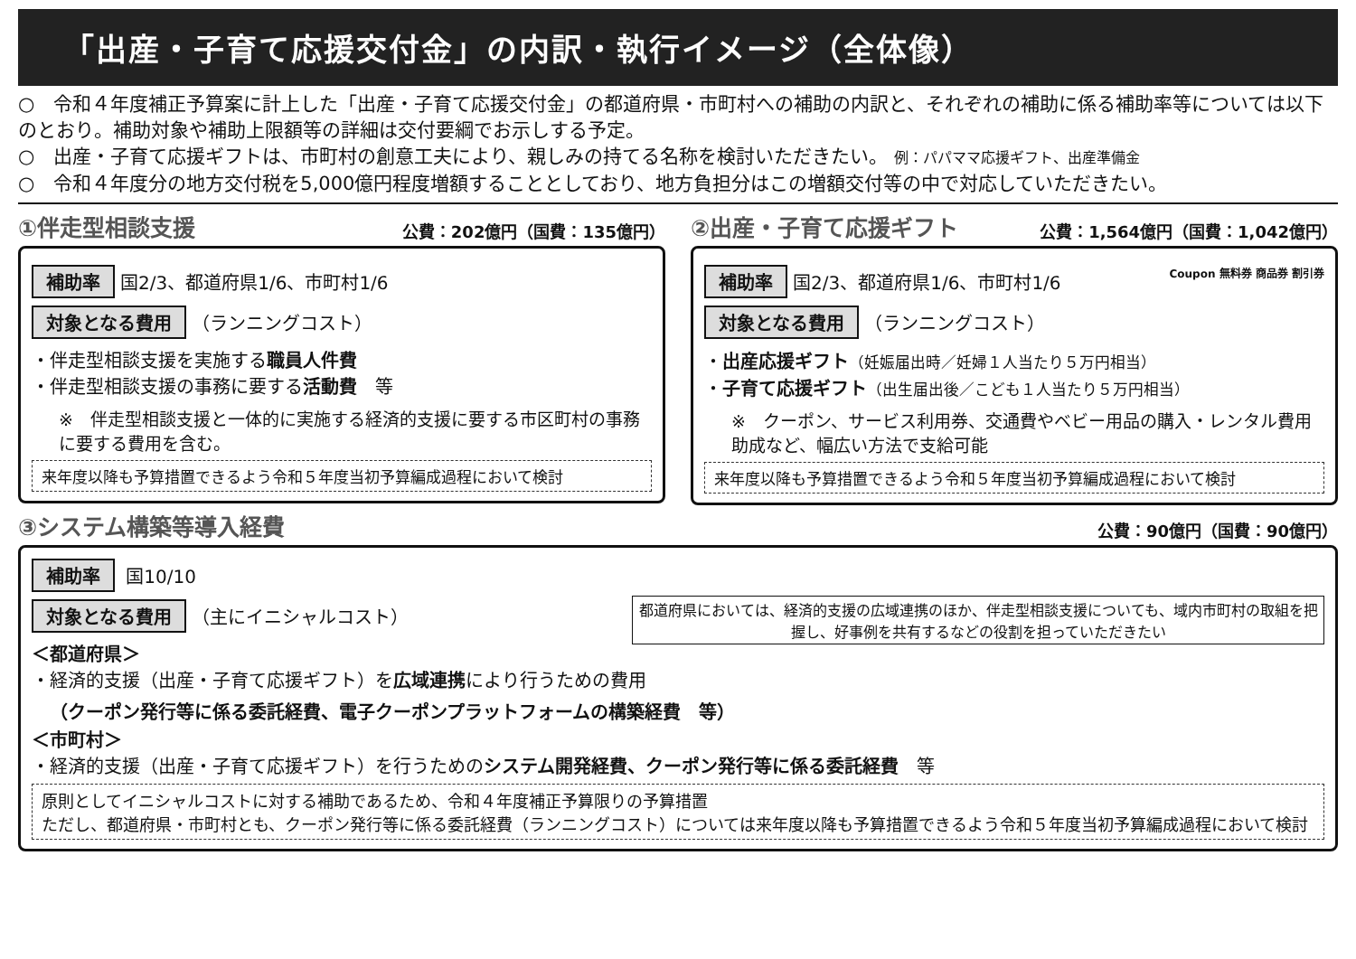「出産・子育て応援交付金」の内訳・執行イメージ（全体像）
○　令和４年度補正予算案に計上した「出産・子育て応援交付金」の都道府県・市町村への補助の内訳と、それぞれの補助に係る補助率等については以下のとおり。補助対象や補助上限額等の詳細は交付要綱でお示しする予定。
○　出産・子育て応援ギフトは、市町村の創意工夫により、親しみの持てる名称を検討いただきたい。 例：パパママ応援ギフト、出産準備金
○　令和４年度分の地方交付税を5,000億円程度増額することとしており、地方負担分はこの増額交付等の中で対応していただきたい。
①伴走型相談支援 公費：202億円（国費：135億円）
補助率 国2/3、都道府県1/6、市町村1/6
対象となる費用 （ランニングコスト）
・伴走型相談支援を実施する職員人件費
・伴走型相談支援の事務に要する活動費　等
※　伴走型相談支援と一体的に実施する経済的支援に要する市区町村の事務に要する費用を含む。
来年度以降も予算措置できるよう令和５年度当初予算編成過程において検討
②出産・子育て応援ギフト 公費：1,564億円（国費：1,042億円）
補助率 国2/3、都道府県1/6、市町村1/6 Coupon 無料券 商品券 割引券
対象となる費用 （ランニングコスト）
・出産応援ギフト（妊娠届出時／妊婦１人当たり５万円相当）
・子育て応援ギフト（出生届出後／こども１人当たり５万円相当）
※　クーポン、サービス利用券、交通費やベビー用品の購入・レンタル費用助成など、幅広い方法で支給可能
来年度以降も予算措置できるよう令和５年度当初予算編成過程において検討
③システム構築等導入経費 公費：90億円（国費：90億円）
補助率 国10/10
都道府県においては、経済的支援の広域連携のほか、伴走型相談支援についても、域内市町村の取組を把握し、好事例を共有するなどの役割を担っていただきたい
対象となる費用 （主にイニシャルコスト）
＜都道府県＞
・経済的支援（出産・子育て応援ギフト）を広域連携により行うための費用
　（クーポン発行等に係る委託経費、電子クーポンプラットフォームの構築経費　等）
＜市町村＞
・経済的支援（出産・子育て応援ギフト）を行うためのシステム開発経費、クーポン発行等に係る委託経費　等
原則としてイニシャルコストに対する補助であるため、令和４年度補正予算限りの予算措置
ただし、都道府県・市町村とも、クーポン発行等に係る委託経費（ランニングコスト）については来年度以降も予算措置できるよう令和５年度当初予算編成過程において検討